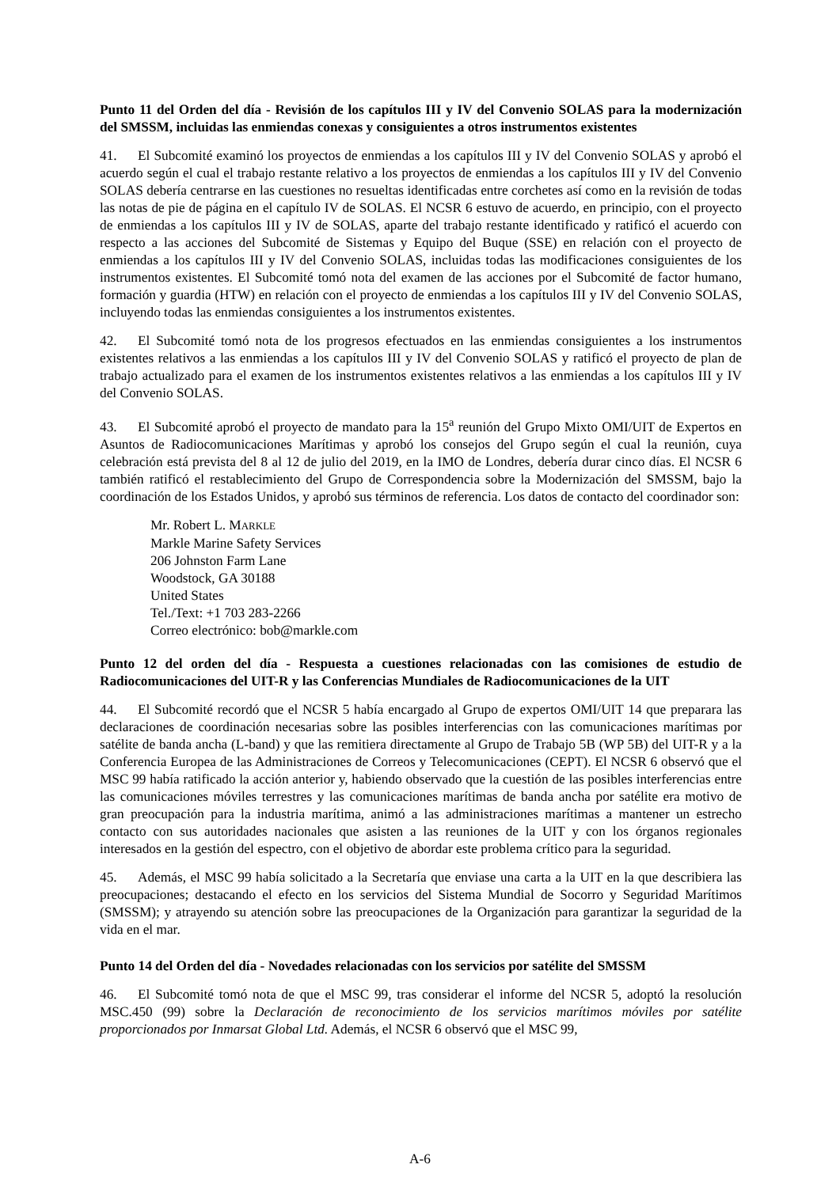Punto 11 del Orden del día - Revisión de los capítulos III y IV del Convenio SOLAS para la modernización del SMSSM, incluidas las enmiendas conexas y consiguientes a otros instrumentos existentes
41. El Subcomité examinó los proyectos de enmiendas a los capítulos III y IV del Convenio SOLAS y aprobó el acuerdo según el cual el trabajo restante relativo a los proyectos de enmiendas a los capítulos III y IV del Convenio SOLAS debería centrarse en las cuestiones no resueltas identificadas entre corchetes así como en la revisión de todas las notas de pie de página en el capítulo IV de SOLAS. El NCSR 6 estuvo de acuerdo, en principio, con el proyecto de enmiendas a los capítulos III y IV de SOLAS, aparte del trabajo restante identificado y ratificó el acuerdo con respecto a las acciones del Subcomité de Sistemas y Equipo del Buque (SSE) en relación con el proyecto de enmiendas a los capítulos III y IV del Convenio SOLAS, incluidas todas las modificaciones consiguientes de los instrumentos existentes. El Subcomité tomó nota del examen de las acciones por el Subcomité de factor humano, formación y guardia (HTW) en relación con el proyecto de enmiendas a los capítulos III y IV del Convenio SOLAS, incluyendo todas las enmiendas consiguientes a los instrumentos existentes.
42. El Subcomité tomó nota de los progresos efectuados en las enmiendas consiguientes a los instrumentos existentes relativos a las enmiendas a los capítulos III y IV del Convenio SOLAS y ratificó el proyecto de plan de trabajo actualizado para el examen de los instrumentos existentes relativos a las enmiendas a los capítulos III y IV del Convenio SOLAS.
43. El Subcomité aprobó el proyecto de mandato para la 15<sup>a</sup> reunión del Grupo Mixto OMI/UIT de Expertos en Asuntos de Radiocomunicaciones Marítimas y aprobó los consejos del Grupo según el cual la reunión, cuya celebración está prevista del 8 al 12 de julio del 2019, en la IMO de Londres, debería durar cinco días. El NCSR 6 también ratificó el restablecimiento del Grupo de Correspondencia sobre la Modernización del SMSSM, bajo la coordinación de los Estados Unidos, y aprobó sus términos de referencia. Los datos de contacto del coordinador son:
Mr. Robert L. MARKLE
Markle Marine Safety Services
206 Johnston Farm Lane
Woodstock, GA 30188
United States
Tel./Text: +1 703 283-2266
Correo electrónico: bob@markle.com
Punto 12 del orden del día - Respuesta a cuestiones relacionadas con las comisiones de estudio de Radiocomunicaciones del UIT-R y las Conferencias Mundiales de Radiocomunicaciones de la UIT
44. El Subcomité recordó que el NCSR 5 había encargado al Grupo de expertos OMI/UIT 14 que preparara las declaraciones de coordinación necesarias sobre las posibles interferencias con las comunicaciones marítimas por satélite de banda ancha (L-band) y que las remitiera directamente al Grupo de Trabajo 5B (WP 5B) del UIT-R y a la Conferencia Europea de las Administraciones de Correos y Telecomunicaciones (CEPT). El NCSR 6 observó que el MSC 99 había ratificado la acción anterior y, habiendo observado que la cuestión de las posibles interferencias entre las comunicaciones móviles terrestres y las comunicaciones marítimas de banda ancha por satélite era motivo de gran preocupación para la industria marítima, animó a las administraciones marítimas a mantener un estrecho contacto con sus autoridades nacionales que asisten a las reuniones de la UIT y con los órganos regionales interesados en la gestión del espectro, con el objetivo de abordar este problema crítico para la seguridad.
45. Además, el MSC 99 había solicitado a la Secretaría que enviase una carta a la UIT en la que describiera las preocupaciones; destacando el efecto en los servicios del Sistema Mundial de Socorro y Seguridad Marítimos (SMSSM); y atrayendo su atención sobre las preocupaciones de la Organización para garantizar la seguridad de la vida en el mar.
Punto 14 del Orden del día - Novedades relacionadas con los servicios por satélite del SMSSM
46. El Subcomité tomó nota de que el MSC 99, tras considerar el informe del NCSR 5, adoptó la resolución MSC.450 (99) sobre la Declaración de reconocimiento de los servicios marítimos móviles por satélite proporcionados por Inmarsat Global Ltd. Además, el NCSR 6 observó que el MSC 99,
A-6